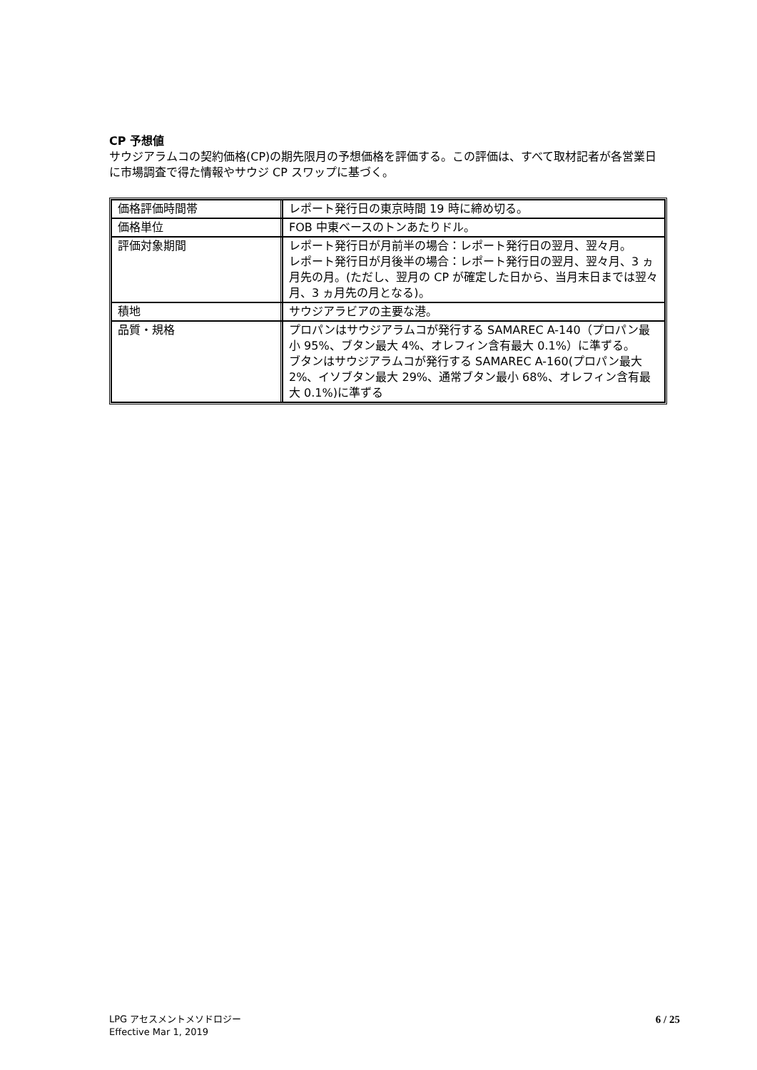CP 予想値
サウジアラムコの契約価格(CP)の期先限月の予想価格を評価する。この評価は、すべて取材記者が各営業日に市場調査で得た情報やサウジ CP スワップに基づく。
| 価格評価時間帯 | レポート発行日の東京時間 19 時に締め切る。 |
| 価格単位 | FOB 中東ベースのトンあたりドル。 |
| 評価対象期間 | レポート発行日が月前半の場合：レポート発行日の翌月、翌々月。 レポート発行日が月後半の場合：レポート発行日の翌月、翌々月、3 ヵ月先の月。(ただし、翌月の CP が確定した日から、当月末日までは翌々月、3 ヵ月先の月となる)。 |
| 積地 | サウジアラビアの主要な港。 |
| 品質・規格 | プロパンはサウジアラムコが発行する SAMAREC A-140（プロパン最小 95%、ブタン最大 4%、オレフィン含有最大 0.1%）に準ずる。 ブタンはサウジアラムコが発行する SAMAREC A-160(プロパン最大 2%、イソブタン最大 29%、通常ブタン最小 68%、オレフィン含有最大 0.1%)に準ずる |
LPG アセスメントメソドロジー
Effective Mar 1, 2019
6 / 25